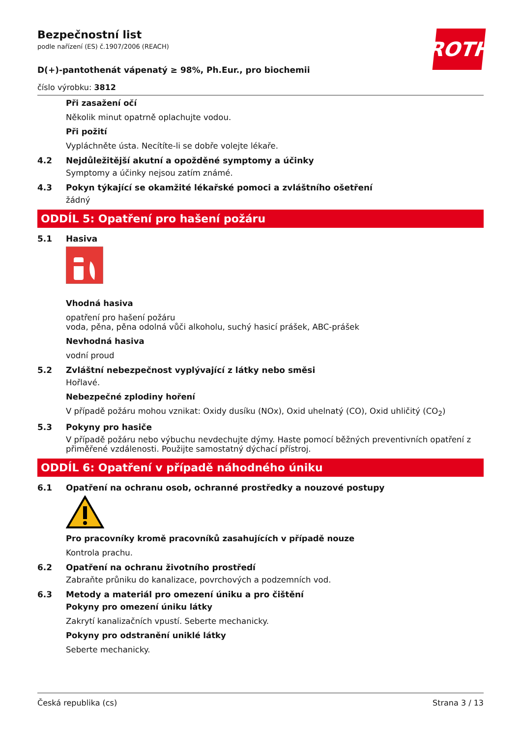ROTH
Bezpečnostní list
podle nařízení (ES) č.1907/2006 (REACH)
D(+)-pantothenát vápenatý ≥ 98%, Ph.Eur., pro biochemii
číslo výrobku: 3812
Při zasažení očí
Několik minut opatrně oplachujte vodou.
Při požití
Vypláchněte ústa. Necítíte-li se dobře volejte lékaře.
4.2 Nejdůležitější akutní a opožděné symptomy a účinky
Symptomy a účinky nejsou zatím známé.
4.3 Pokyn týkající se okamžité lékařské pomoci a zvláštního ošetření
žádný
ODDÍL 5: Opatření pro hašení požáru
5.1 Hasiva
Vhodná hasiva
opatření pro hašení požáru
voda, pěna, pěna odolná vůči alkoholu, suchý hasicí prášek, ABC-prášek
Nevhodná hasiva
vodní proud
5.2 Zvláštní nebezpečnost vyplývající z látky nebo směsi
Hořlavé.
Nebezpečné zplodiny hoření
V případě požáru mohou vznikat: Oxidy dusíku (NOx), Oxid uhelnatý (CO), Oxid uhličitý (CO<sub>2</sub>)
5.3 Pokyny pro hasiče
V případě požáru nebo výbuchu nevdechujte dýmy. Haste pomocí běžných preventivních opatření z přiměřené vzdálenosti. Použijte samostatný dýchací přístroj.
ODDÍL 6: Opatření v případě náhodného úniku
6.1 Opatření na ochranu osob, ochranné prostředky a nouzové postupy
Pro pracovníky kromě pracovníků zasahujících v případě nouze
Kontrola prachu.
6.2 Opatření na ochranu životního prostředí
Zabraňte průniku do kanalizace, povrchových a podzemních vod.
6.3 Metody a materiál pro omezení úniku a pro čištění
Pokyny pro omezení úniku látky
Zakrytí kanalizačních vpustí. Seberte mechanicky.
Pokyny pro odstranění uniklé látky
Seberte mechanicky.
Česká republika (cs) Strana 3 / 13